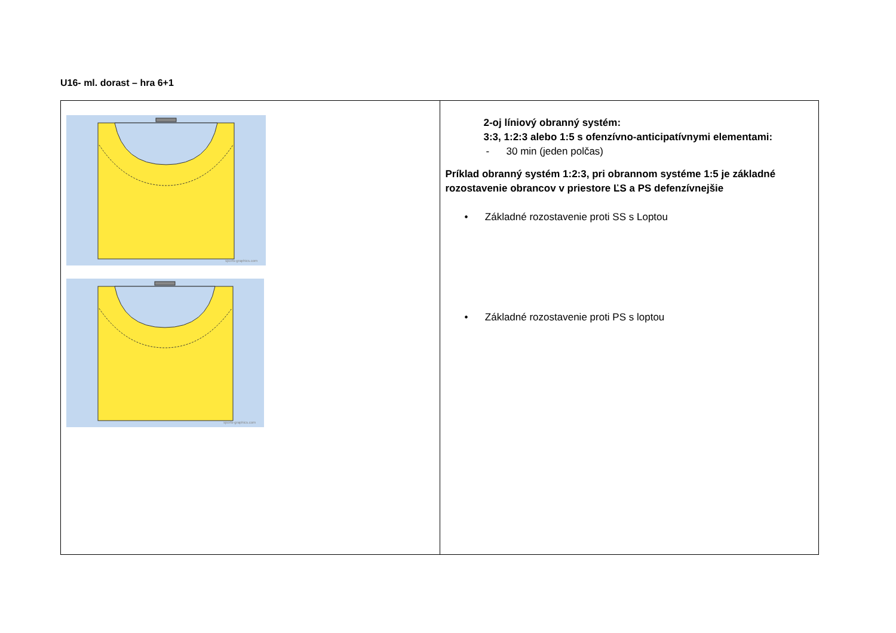U16- ml. dorast – hra 6+1
| sports-graphics.com sports-graphics.com | 2-oj líniový obranný systém: 3:3, 1:2:3 alebo 1:5 s ofenzívno-anticipatívnymi elementami: - 30 min (jeden polčas) Príklad obranný systém 1:2:3, pri obrannom systéme 1:5 je základné rozostavenie obrancov v priestore ĽS a PS defenzívnejšie • Základné rozostavenie proti SS s Loptou • Základné rozostavenie proti PS s loptou |